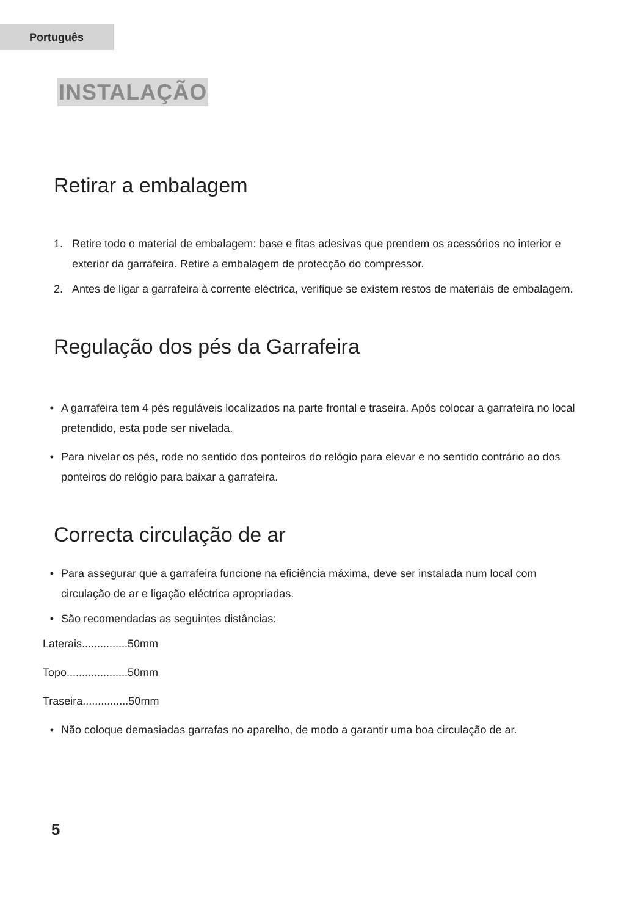Português
INSTALAÇÃO
Retirar a embalagem
1. Retire todo o material de embalagem: base e fitas adesivas que prendem os acessórios no interior e exterior da garrafeira. Retire a embalagem de protecção do compressor.
2. Antes de ligar a garrafeira à corrente eléctrica, verifique se existem restos de materiais de embalagem.
Regulação dos pés da Garrafeira
• A garrafeira tem 4 pés reguláveis localizados na parte frontal e traseira. Após colocar a garrafeira no local pretendido, esta pode ser nivelada.
• Para nivelar os pés, rode no sentido dos ponteiros do relógio para elevar e no sentido contrário ao dos ponteiros do relógio para baixar a garrafeira.
Correcta circulação de ar
• Para assegurar que a garrafeira funcione na eficiência máxima, deve ser instalada num local com circulação de ar e ligação eléctrica apropriadas.
• São recomendadas as seguintes distâncias:
Laterais...............50mm
Topo....................50mm
Traseira...............50mm
• Não coloque demasiadas garrafas no aparelho, de modo a garantir uma boa circulação de ar.
5